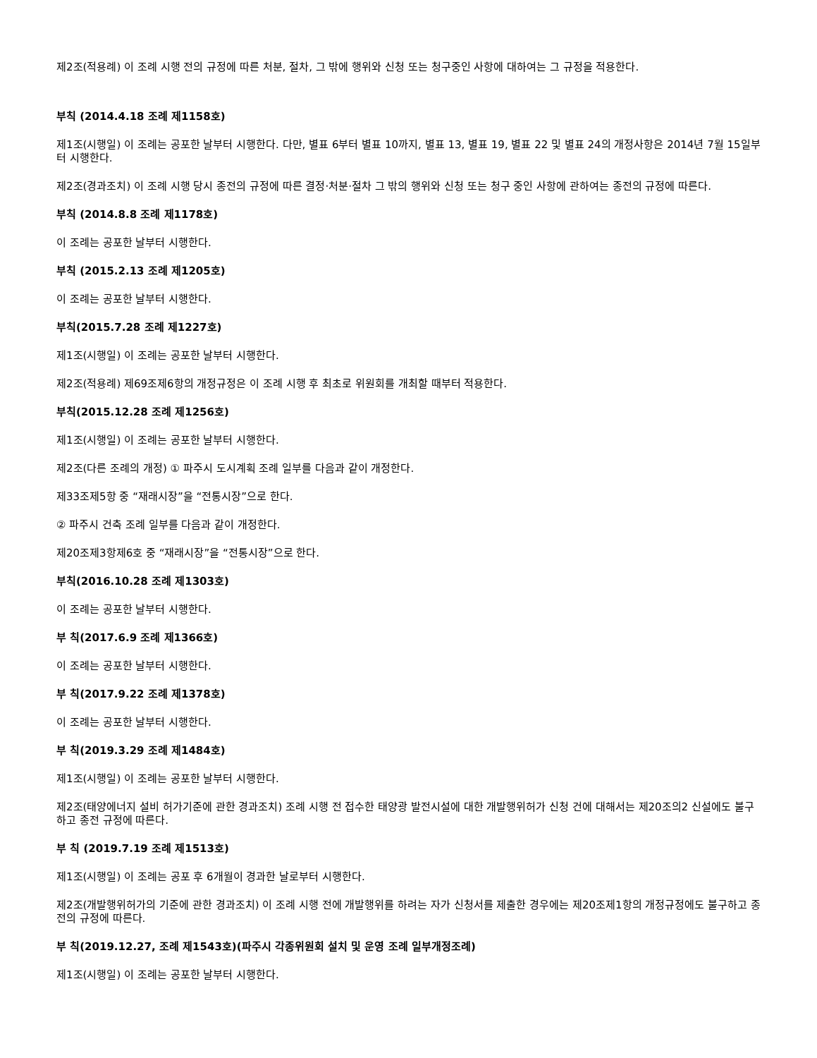제2조(적용례) 이 조례 시행 전의 규정에 따른 처분, 절차, 그 밖에 행위와 신청 또는 청구중인 사항에 대하여는 그 규정을 적용한다.
부칙 (2014.4.18 조례 제1158호)
제1조(시행일) 이 조례는 공포한 날부터 시행한다. 다만, 별표 6부터 별표 10까지, 별표 13, 별표 19, 별표 22 및 별표 24의 개정사항은 2014년 7월 15일부터 시행한다.
제2조(경과조치) 이 조례 시행 당시 종전의 규정에 따른 결정·처분·절차 그 밖의 행위와 신청 또는 청구 중인 사항에 관하여는 종전의 규정에 따른다.
부칙 (2014.8.8 조례 제1178호)
이 조례는 공포한 날부터 시행한다.
부칙 (2015.2.13 조례 제1205호)
이 조례는 공포한 날부터 시행한다.
부칙(2015.7.28 조례 제1227호)
제1조(시행일) 이 조례는 공포한 날부터 시행한다.
제2조(적용례) 제69조제6항의 개정규정은 이 조례 시행 후 최초로 위원회를 개최할 때부터 적용한다.
부칙(2015.12.28 조례 제1256호)
제1조(시행일) 이 조례는 공포한 날부터 시행한다.
제2조(다른 조례의 개정) ① 파주시 도시계획 조례 일부를 다음과 같이 개정한다.
제33조제5항 중 “재래시장”을 “전통시장”으로 한다.
② 파주시 건축 조례 일부를 다음과 같이 개정한다.
제20조제3항제6호 중 “재래시장”을 “전통시장”으로 한다.
부칙(2016.10.28 조례 제1303호)
이 조례는 공포한 날부터 시행한다.
부 칙(2017.6.9 조례 제1366호)
이 조례는 공포한 날부터 시행한다.
부 칙(2017.9.22 조례 제1378호)
이 조례는 공포한 날부터 시행한다.
부 칙(2019.3.29 조례 제1484호)
제1조(시행일) 이 조례는 공포한 날부터 시행한다.
제2조(태양에너지 설비 허가기준에 관한 경과조치) 조례 시행 전 접수한 태양광 발전시설에 대한 개발행위허가 신청 건에 대해서는 제20조의2 신설에도 불구하고 종전 규정에 따른다.
부 칙 (2019.7.19 조례 제1513호)
제1조(시행일) 이 조례는 공포 후 6개월이 경과한 날로부터 시행한다.
제2조(개발행위허가의 기준에 관한 경과조치) 이 조례 시행 전에 개발행위를 하려는 자가 신청서를 제출한 경우에는 제20조제1항의 개정규정에도 불구하고 종전의 규정에 따른다.
부 칙(2019.12.27, 조례 제1543호)(파주시 각종위원회 설치 및 운영 조례 일부개정조례)
제1조(시행일) 이 조례는 공포한 날부터 시행한다.